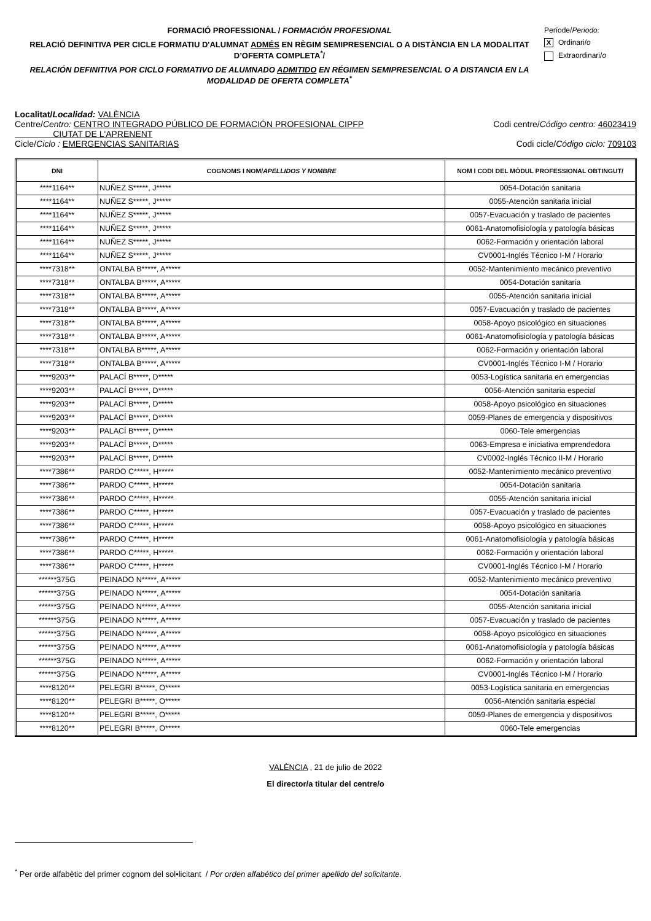FORMACIÓ PROFESSIONAL / FORMACIÓN PROFESIONAL
RELACIÓ DEFINITIVA PER CICLE FORMATIU D'ALUMNAT ADMÉS EN RÈGIM SEMIPRESENCIAL O A DISTÀNCIA EN LA MODALITAT D’OFERTA COMPLETA<sup>*</sup>/
RELACIÓN DEFINITIVA POR CICLO FORMATIVO DE ALUMNADO ADMITIDO EN RÉGIMEN SEMIPRESENCIAL O A DISTANCIA EN LA MODALIDAD DE OFERTA COMPLETA<sup>*</sup>
Període/Periodo:
X Ordinari/o
Extraordinari/o
Localitat/Localidad: VALÈNCIA
Centre/Centro: CENTRO INTEGRADO PÚBLICO DE FORMACIÓN PROFESIONAL CIPFP
CIUTAT DE L'APRENENT
Codi centre/Código centro: 46023419
Cicle/Ciclo : EMERGENCIAS SANITARIAS
Codi cicle/Código ciclo: 709103
| DNI | COGNOMS I NOM/ APELLIDOS Y NOMBRE | NOM I CODI DEL MÒDUL PROFESSIONAL OBTINGUT/ |
| --- | --- | --- |
| ****1164** | NUÑEZ S*****, J***** | 0054-Dotación sanitaria |
| ****1164** | NUÑEZ S*****, J***** | 0055-Atención sanitaria inicial |
| ****1164** | NUÑEZ S*****, J***** | 0057-Evacuación y traslado de pacientes |
| ****1164** | NUÑEZ S*****, J***** | 0061-Anatomofisiología y patología básicas |
| ****1164** | NUÑEZ S*****, J***** | 0062-Formación y orientación laboral |
| ****1164** | NUÑEZ S*****, J***** | CV0001-Inglés Técnico I-M / Horario |
| ****7318** | ONTALBA B*****, A***** | 0052-Mantenimiento mecánico preventivo |
| ****7318** | ONTALBA B*****, A***** | 0054-Dotación sanitaria |
| ****7318** | ONTALBA B*****, A***** | 0055-Atención sanitaria inicial |
| ****7318** | ONTALBA B*****, A***** | 0057-Evacuación y traslado de pacientes |
| ****7318** | ONTALBA B*****, A***** | 0058-Apoyo psicológico en situaciones |
| ****7318** | ONTALBA B*****, A***** | 0061-Anatomofisiología y patología básicas |
| ****7318** | ONTALBA B*****, A***** | 0062-Formación y orientación laboral |
| ****7318** | ONTALBA B*****, A***** | CV0001-Inglés Técnico I-M / Horario |
| ****9203** | PALACÍ B*****, D***** | 0053-Logística sanitaria en emergencias |
| ****9203** | PALACÍ B*****, D***** | 0056-Atención sanitaria especial |
| ****9203** | PALACÍ B*****, D***** | 0058-Apoyo psicológico en situaciones |
| ****9203** | PALACÍ B*****, D***** | 0059-Planes de emergencia y dispositivos |
| ****9203** | PALACÍ B*****, D***** | 0060-Tele emergencias |
| ****9203** | PALACÍ B*****, D***** | 0063-Empresa e iniciativa emprendedora |
| ****9203** | PALACÍ B*****, D***** | CV0002-Inglés Técnico II-M / Horario |
| ****7386** | PARDO C*****, H***** | 0052-Mantenimiento mecánico preventivo |
| ****7386** | PARDO C*****, H***** | 0054-Dotación sanitaria |
| ****7386** | PARDO C*****, H***** | 0055-Atención sanitaria inicial |
| ****7386** | PARDO C*****, H***** | 0057-Evacuación y traslado de pacientes |
| ****7386** | PARDO C*****, H***** | 0058-Apoyo psicológico en situaciones |
| ****7386** | PARDO C*****, H***** | 0061-Anatomofisiología y patología básicas |
| ****7386** | PARDO C*****, H***** | 0062-Formación y orientación laboral |
| ****7386** | PARDO C*****, H***** | CV0001-Inglés Técnico I-M / Horario |
| ******375G | PEINADO N*****, A***** | 0052-Mantenimiento mecánico preventivo |
| ******375G | PEINADO N*****, A***** | 0054-Dotación sanitaria |
| ******375G | PEINADO N*****, A***** | 0055-Atención sanitaria inicial |
| ******375G | PEINADO N*****, A***** | 0057-Evacuación y traslado de pacientes |
| ******375G | PEINADO N*****, A***** | 0058-Apoyo psicológico en situaciones |
| ******375G | PEINADO N*****, A***** | 0061-Anatomofisiología y patología básicas |
| ******375G | PEINADO N*****, A***** | 0062-Formación y orientación laboral |
| ******375G | PEINADO N*****, A***** | CV0001-Inglés Técnico I-M / Horario |
| ****8120** | PELEGRI B*****, O***** | 0053-Logística sanitaria en emergencias |
| ****8120** | PELEGRI B*****, O***** | 0056-Atención sanitaria especial |
| ****8120** | PELEGRI B*****, O***** | 0059-Planes de emergencia y dispositivos |
| ****8120** | PELEGRI B*****, O***** | 0060-Tele emergencias |
VALÈNCIA , 21 de julio de 2022
El director/a titular del centre/o
<sup>*</sup> Per orde alfabètic del primer cognom del sol•licitant / Por orden alfabético del primer apellido del solicitante.